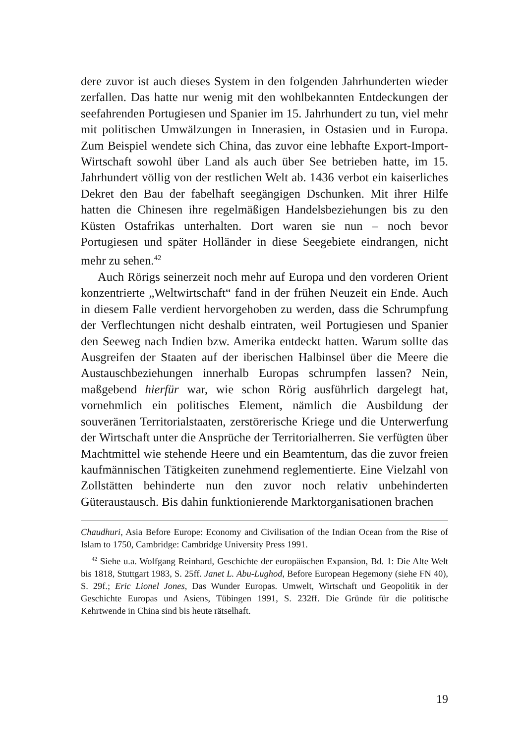dere zuvor ist auch dieses System in den folgenden Jahrhunderten wieder zerfallen. Das hatte nur wenig mit den wohlbekannten Entdeckungen der seefahrenden Portugiesen und Spanier im 15. Jahrhundert zu tun, viel mehr mit politischen Umwälzungen in Innerasien, in Ostasien und in Europa. Zum Beispiel wendete sich China, das zuvor eine lebhafte Export-Import-Wirtschaft sowohl über Land als auch über See betrieben hatte, im 15. Jahrhundert völlig von der restlichen Welt ab. 1436 verbot ein kaiserliches Dekret den Bau der fabelhaft seegängigen Dschunken. Mit ihrer Hilfe hatten die Chinesen ihre regelmäßigen Handelsbeziehungen bis zu den Küsten Ostafrikas unterhalten. Dort waren sie nun – noch bevor Portugiesen und später Holländer in diese Seegebiete eindrangen, nicht mehr zu sehen.<sup>42</sup>
Auch Rörigs seinerzeit noch mehr auf Europa und den vorderen Orient konzentrierte „Weltwirtschaft“ fand in der frühen Neuzeit ein Ende. Auch in diesem Falle verdient hervorgehoben zu werden, dass die Schrumpfung der Verflechtungen nicht deshalb eintraten, weil Portugiesen und Spanier den Seeweg nach Indien bzw. Amerika entdeckt hatten. Warum sollte das Ausgreifen der Staaten auf der iberischen Halbinsel über die Meere die Austauschbeziehungen innerhalb Europas schrumpfen lassen? Nein, maßgebend hierfür war, wie schon Rörig ausführlich dargelegt hat, vornehmlich ein politisches Element, nämlich die Ausbildung der souveränen Territorialstaaten, zerstörerische Kriege und die Unterwerfung der Wirtschaft unter die Ansprüche der Territorialherren. Sie verfügten über Machtmittel wie stehende Heere und ein Beamtentum, das die zuvor freien kaufmännischen Tätigkeiten zunehmend reglementierte. Eine Vielzahl von Zollstätten behinderte nun den zuvor noch relativ unbehinderten Güteraustausch. Bis dahin funktionierende Marktorganisationen brachen
Chaudhuri, Asia Before Europe: Economy and Civilisation of the Indian Ocean from the Rise of Islam to 1750, Cambridge: Cambridge University Press 1991.
<sup>42</sup> Siehe u.a. Wolfgang Reinhard, Geschichte der europäischen Expansion, Bd. 1: Die Alte Welt bis 1818, Stuttgart 1983, S. 25ff. Janet L. Abu-Lughod, Before European Hegemony (siehe FN 40), S. 29f.; Eric Lionel Jones, Das Wunder Europas. Umwelt, Wirtschaft und Geopolitik in der Geschichte Europas und Asiens, Tübingen 1991, S. 232ff. Die Gründe für die politische Kehrtwende in China sind bis heute rätselhaft.
19